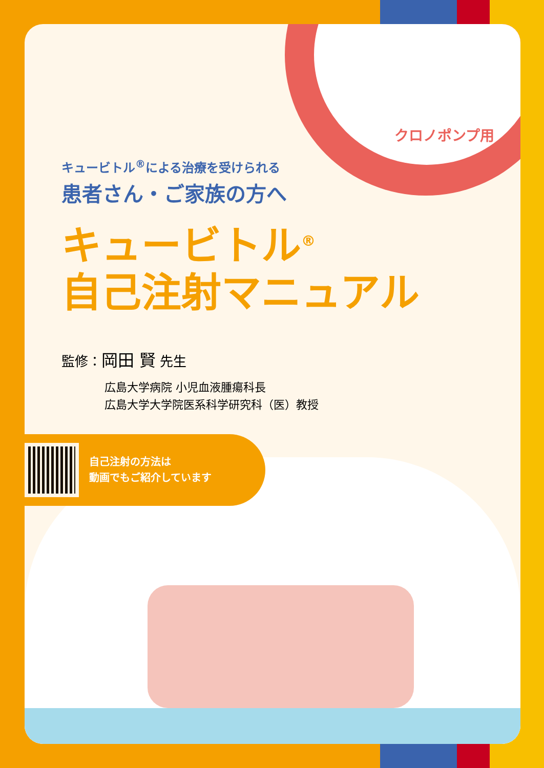クロノポンプ用
キュービトル<sup>®</sup>による治療を受けられる
患者さん・ご家族の方へ
キュービトル<sup>®</sup>
自己注射マニュアル
監修：岡田 賢 先生
広島大学病院 小児血液腫瘍科長
広島大学大学院医系科学研究科（医）教授
自己注射の方法は
動画でもご紹介しています